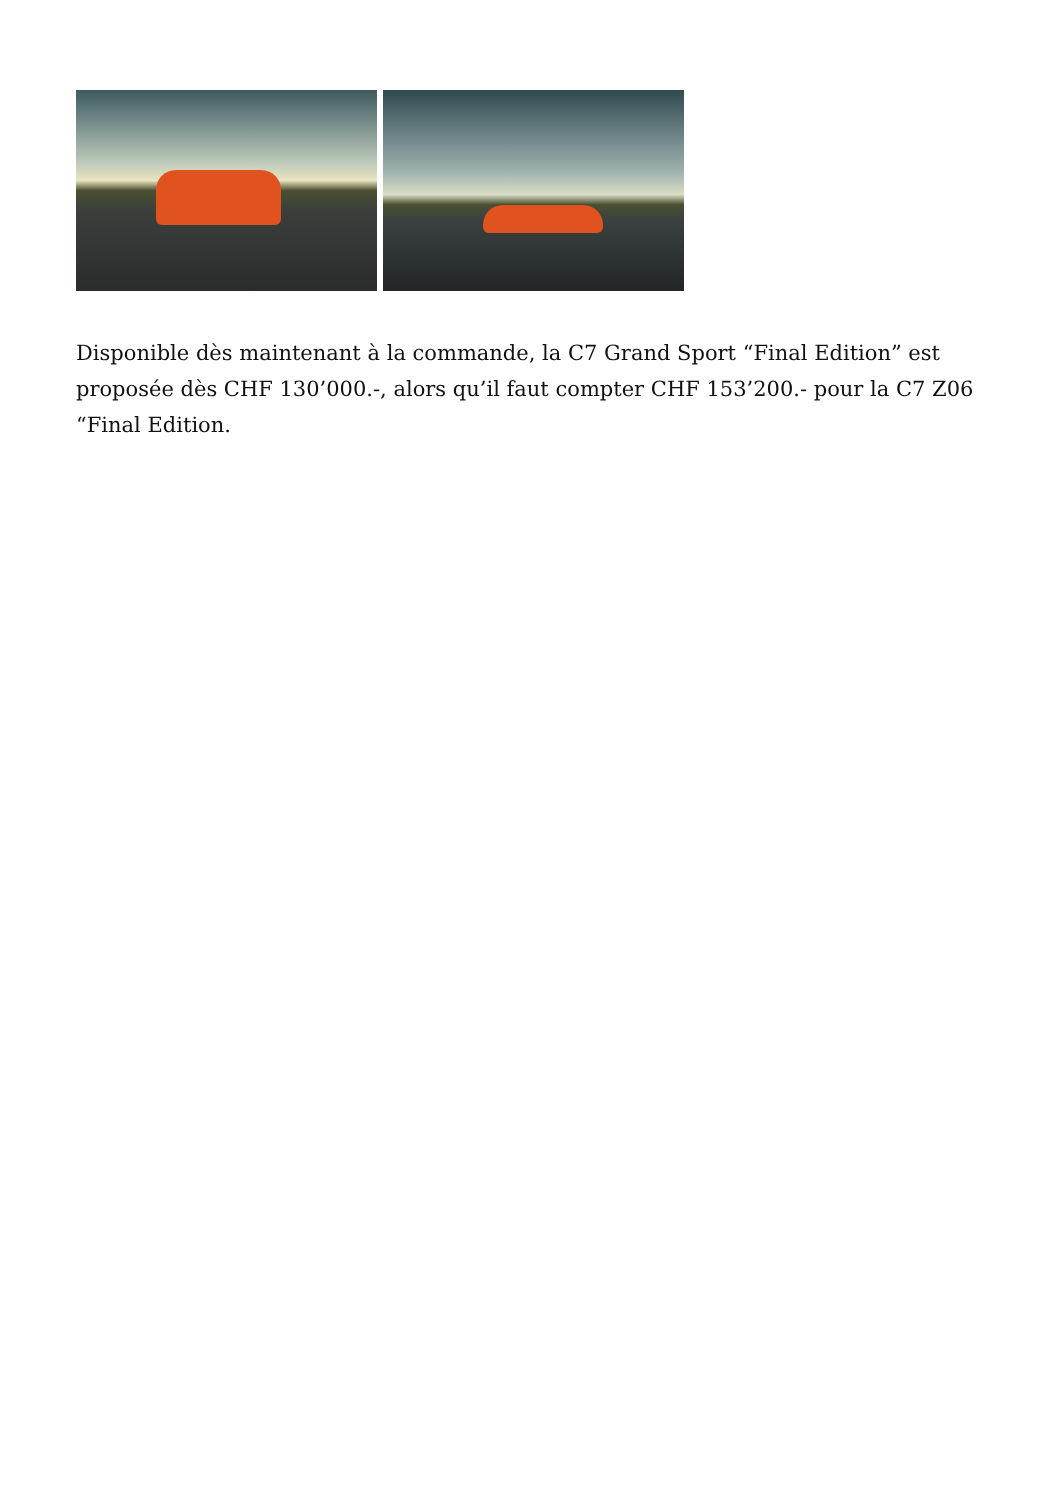Disponible dès maintenant à la commande, la C7 Grand Sport “Final Edition” est proposée dès CHF 130’000.-, alors qu’il faut compter CHF 153’200.- pour la C7 Z06 “Final Edition.